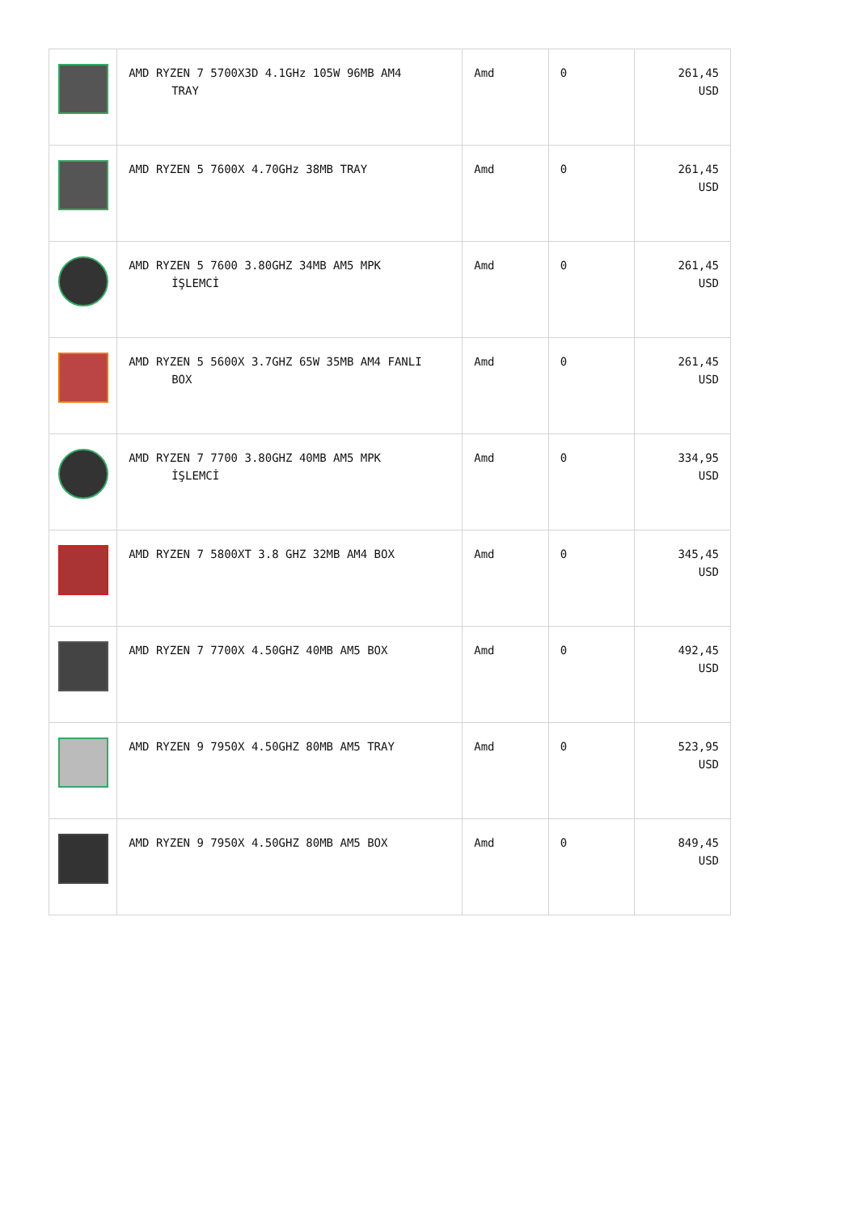| | AMD RYZEN 7 5700X3D 4.1GHz 105W 96MB AM4 TRAY | Amd | 0 | 261,45 USD |
| | AMD RYZEN 5 7600X 4.70GHz 38MB TRAY | Amd | 0 | 261,45 USD |
| | AMD RYZEN 5 7600 3.80GHZ 34MB AM5 MPK İŞLEMCİ | Amd | 0 | 261,45 USD |
| | AMD RYZEN 5 5600X 3.7GHZ 65W 35MB AM4 FANLI BOX | Amd | 0 | 261,45 USD |
| | AMD RYZEN 7 7700 3.80GHZ 40MB AM5 MPK İŞLEMCİ | Amd | 0 | 334,95 USD |
| | AMD RYZEN 7 5800XT 3.8 GHZ 32MB AM4 BOX | Amd | 0 | 345,45 USD |
| | AMD RYZEN 7 7700X 4.50GHZ 40MB AM5 BOX | Amd | 0 | 492,45 USD |
| | AMD RYZEN 9 7950X 4.50GHZ 80MB AM5 TRAY | Amd | 0 | 523,95 USD |
| | AMD RYZEN 9 7950X 4.50GHZ 80MB AM5 BOX | Amd | 0 | 849,45 USD |